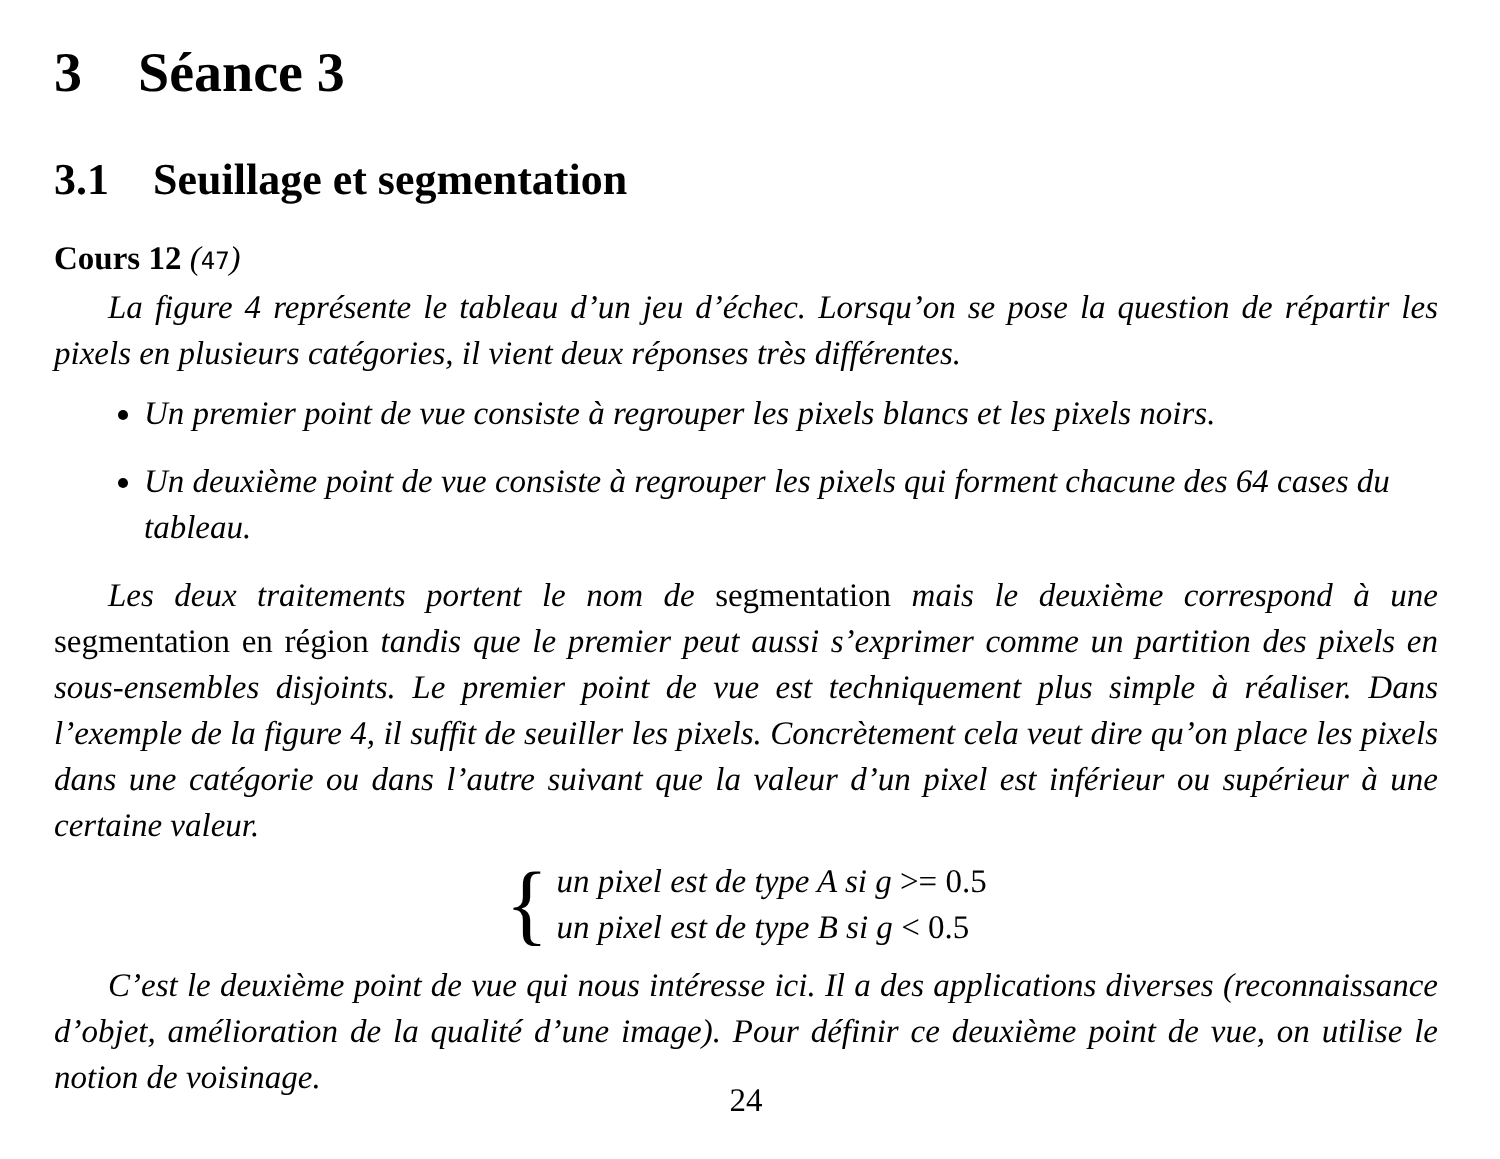3 Séance 3
3.1 Seuillage et segmentation
Cours 12 (47)
La figure 4 représente le tableau d’un jeu d’échec. Lorsqu’on se pose la question de répartir les pixels en plusieurs catégories, il vient deux réponses très différentes.
Un premier point de vue consiste à regrouper les pixels blancs et les pixels noirs.
Un deuxième point de vue consiste à regrouper les pixels qui forment chacune des 64 cases du tableau.
Les deux traitements portent le nom de segmentation mais le deuxième correspond à une segmentation en région tandis que le premier peut aussi s’exprimer comme un partition des pixels en sous-ensembles disjoints. Le premier point de vue est techniquement plus simple à réaliser. Dans l’exemple de la figure 4, il suffit de seuiller les pixels. Concrètement cela veut dire qu’on place les pixels dans une catégorie ou dans l’autre suivant que la valeur d’un pixel est inférieur ou supérieur à une certaine valeur.
{
un pixel est de type A si g >= 0.5
un pixel est de type B si g < 0.5
C’est le deuxième point de vue qui nous intéresse ici. Il a des applications diverses (reconnaissance d’objet, amélioration de la qualité d’une image). Pour définir ce deuxième point de vue, on utilise le notion de voisinage.
24